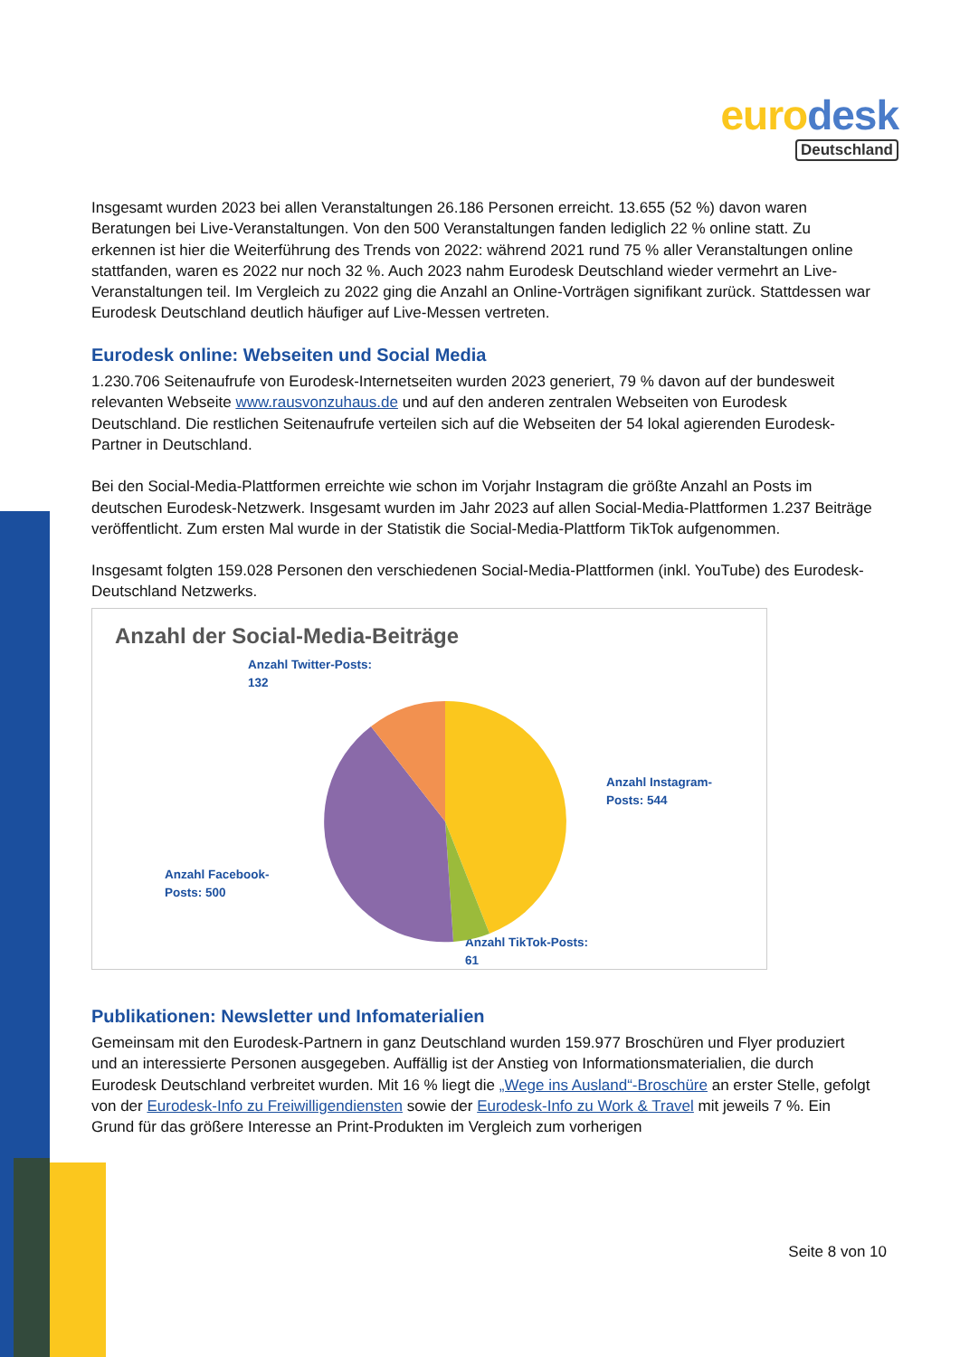euro desk
Deutschland
Insgesamt wurden 2023 bei allen Veranstaltungen 26.186 Personen erreicht. 13.655 (52 %) davon waren Beratungen bei Live-Veranstaltungen. Von den 500 Veranstaltungen fanden lediglich 22 % online statt. Zu erkennen ist hier die Weiterführung des Trends von 2022: während 2021 rund 75 % aller Veranstaltungen online stattfanden, waren es 2022 nur noch 32 %. Auch 2023 nahm Eurodesk Deutschland wieder vermehrt an Live-Veranstaltungen teil. Im Vergleich zu 2022 ging die Anzahl an Online-Vorträgen signifikant zurück. Stattdessen war Eurodesk Deutschland deutlich häufiger auf Live-Messen vertreten.
Eurodesk online: Webseiten und Social Media
1.230.706 Seitenaufrufe von Eurodesk-Internetseiten wurden 2023 generiert, 79 % davon auf der bundesweit relevanten Webseite www.rausvonzuhaus.de und auf den anderen zentralen Webseiten von Eurodesk Deutschland. Die restlichen Seitenaufrufe verteilen sich auf die Webseiten der 54 lokal agierenden Eurodesk-Partner in Deutschland.
Bei den Social-Media-Plattformen erreichte wie schon im Vorjahr Instagram die größte Anzahl an Posts im deutschen Eurodesk-Netzwerk. Insgesamt wurden im Jahr 2023 auf allen Social-Media-Plattformen 1.237 Beiträge veröffentlicht. Zum ersten Mal wurde in der Statistik die Social-Media-Plattform TikTok aufgenommen.
Insgesamt folgten 159.028 Personen den verschiedenen Social-Media-Plattformen (inkl. YouTube) des Eurodesk-Deutschland Netzwerks.
Anzahl der Social-Media-Beiträge
Anzahl Twitter-Posts:
132
Anzahl Instagram-
Posts: 544
Anzahl Facebook-
Posts: 500
Anzahl TikTok-Posts:
61
Publikationen: Newsletter und Infomaterialien
Gemeinsam mit den Eurodesk-Partnern in ganz Deutschland wurden 159.977 Broschüren und Flyer produziert und an interessierte Personen ausgegeben. Auffällig ist der Anstieg von Informationsmaterialien, die durch Eurodesk Deutschland verbreitet wurden. Mit 16 % liegt die „Wege ins Ausland“-Broschüre an erster Stelle, gefolgt von der Eurodesk-Info zu Freiwilligendiensten sowie der Eurodesk-Info zu Work & Travel mit jeweils 7 %. Ein Grund für das größere Interesse an Print-Produkten im Vergleich zum vorherigen
Seite 8 von 10